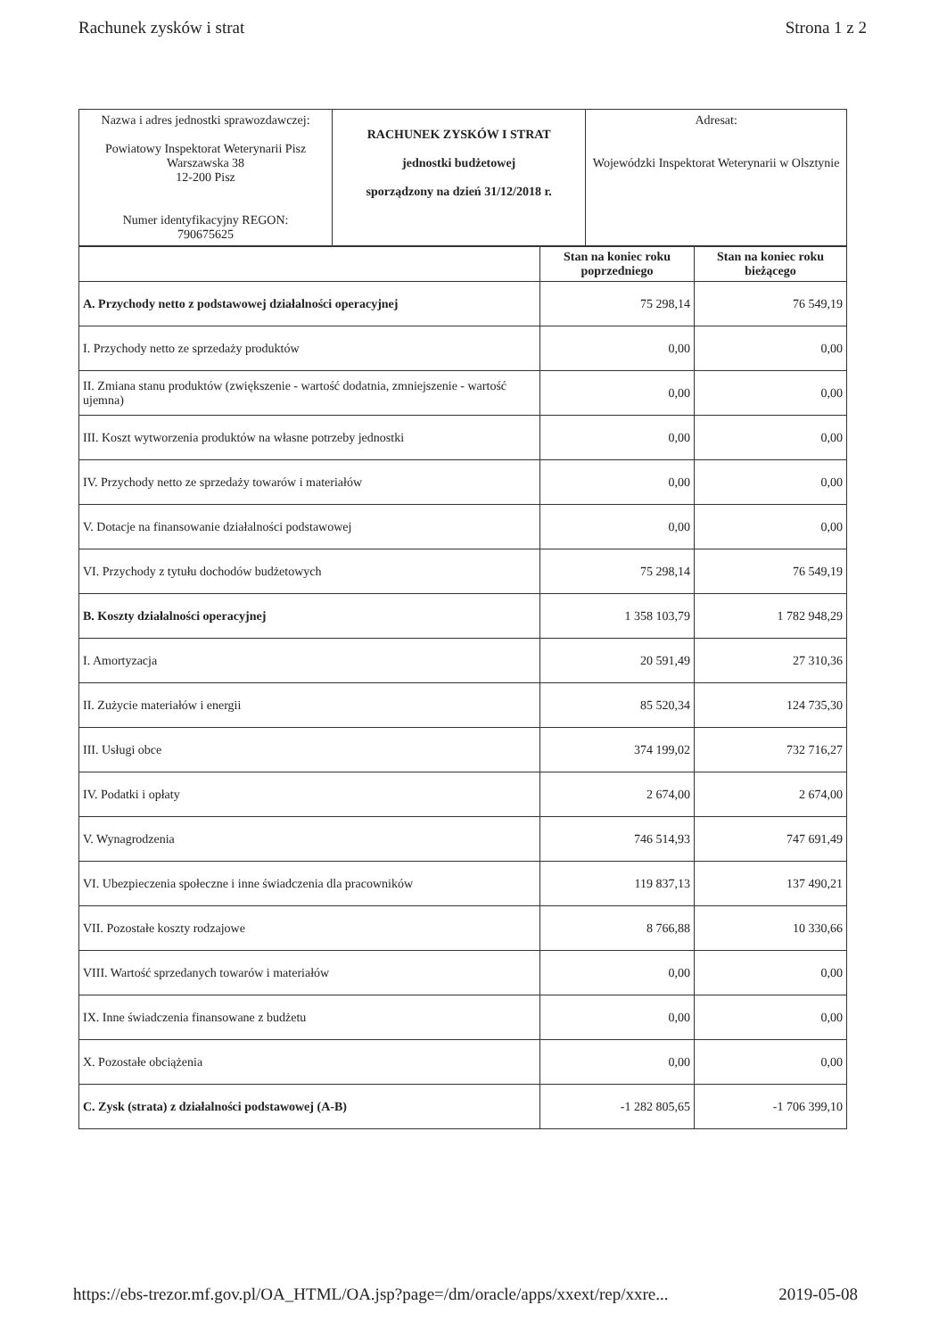Rachunek zysków i strat Strona 1 z 2
| Nazwa i adres jednostki sprawozdawczej: Powiatowy Inspektorat Weterynarii Pisz Warszawska 38 12-200 Pisz Numer identyfikacyjny REGON: 790675625 | RACHUNEK ZYSKÓW I STRAT jednostki budżetowej sporządzony na dzień 31/12/2018 r. | Adresat: Wojewódzki Inspektorat Weterynarii w Olsztynie |
| | Stan na koniec roku poprzedniego | Stan na koniec roku bieżącego |
| --- | --- | --- |
| A. Przychody netto z podstawowej działalności operacyjnej | 75 298,14 | 76 549,19 |
| I. Przychody netto ze sprzedaży produktów | 0,00 | 0,00 |
| II. Zmiana stanu produktów (zwiększenie - wartość dodatnia, zmniejszenie - wartość ujemna) | 0,00 | 0,00 |
| III. Koszt wytworzenia produktów na własne potrzeby jednostki | 0,00 | 0,00 |
| IV. Przychody netto ze sprzedaży towarów i materiałów | 0,00 | 0,00 |
| V. Dotacje na finansowanie działalności podstawowej | 0,00 | 0,00 |
| VI. Przychody z tytułu dochodów budżetowych | 75 298,14 | 76 549,19 |
| B. Koszty działalności operacyjnej | 1 358 103,79 | 1 782 948,29 |
| I. Amortyzacja | 20 591,49 | 27 310,36 |
| II. Zużycie materiałów i energii | 85 520,34 | 124 735,30 |
| III. Usługi obce | 374 199,02 | 732 716,27 |
| IV. Podatki i opłaty | 2 674,00 | 2 674,00 |
| V. Wynagrodzenia | 746 514,93 | 747 691,49 |
| VI. Ubezpieczenia społeczne i inne świadczenia dla pracowników | 119 837,13 | 137 490,21 |
| VII. Pozostałe koszty rodzajowe | 8 766,88 | 10 330,66 |
| VIII. Wartość sprzedanych towarów i materiałów | 0,00 | 0,00 |
| IX. Inne świadczenia finansowane z budżetu | 0,00 | 0,00 |
| X. Pozostałe obciążenia | 0,00 | 0,00 |
| C. Zysk (strata) z działalności podstawowej (A-B) | -1 282 805,65 | -1 706 399,10 |
https://ebs-trezor.mf.gov.pl/OA_HTML/OA.jsp?page=/dm/oracle/apps/xxext/rep/xxre... 2019-05-08